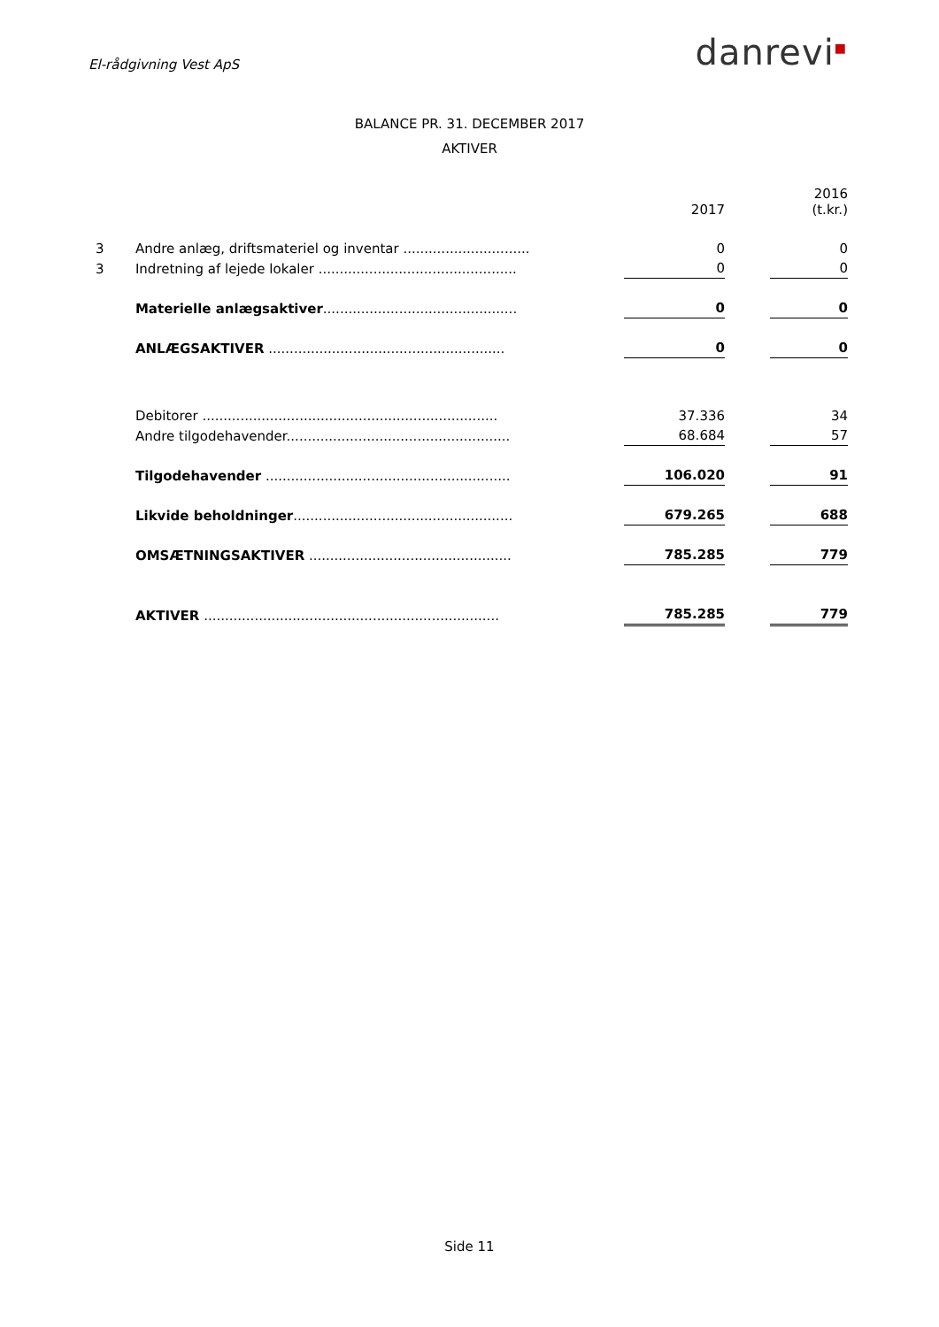El-rådgivning Vest ApS
danrevi<sup>■</sup>
BALANCE PR. 31. DECEMBER 2017
AKTIVER
| | | 2017 | | 2016 (t.kr.) |
| 3 | Andre anlæg, driftsmateriel og inventar .............................. | 0 | | 0 |
| 3 | Indretning af lejede lokaler ............................................... | 0 | | 0 |
| | Materielle anlægsaktiver .............................................. | 0 | | 0 |
| | ANLÆGSAKTIVER ........................................................ | 0 | | 0 |
| | Debitorer ...................................................................... | 37.336 | | 34 |
| | Andre tilgodehavender..................................................... | 68.684 | | 57 |
| | Tilgodehavender .......................................................... | 106.020 | | 91 |
| | Likvide beholdninger .................................................... | 679.265 | | 688 |
| | OMSÆTNINGSAKTIVER ................................................ | 785.285 | | 779 |
| | AKTIVER ...................................................................... | 785.285 | | 779 |
Side 11